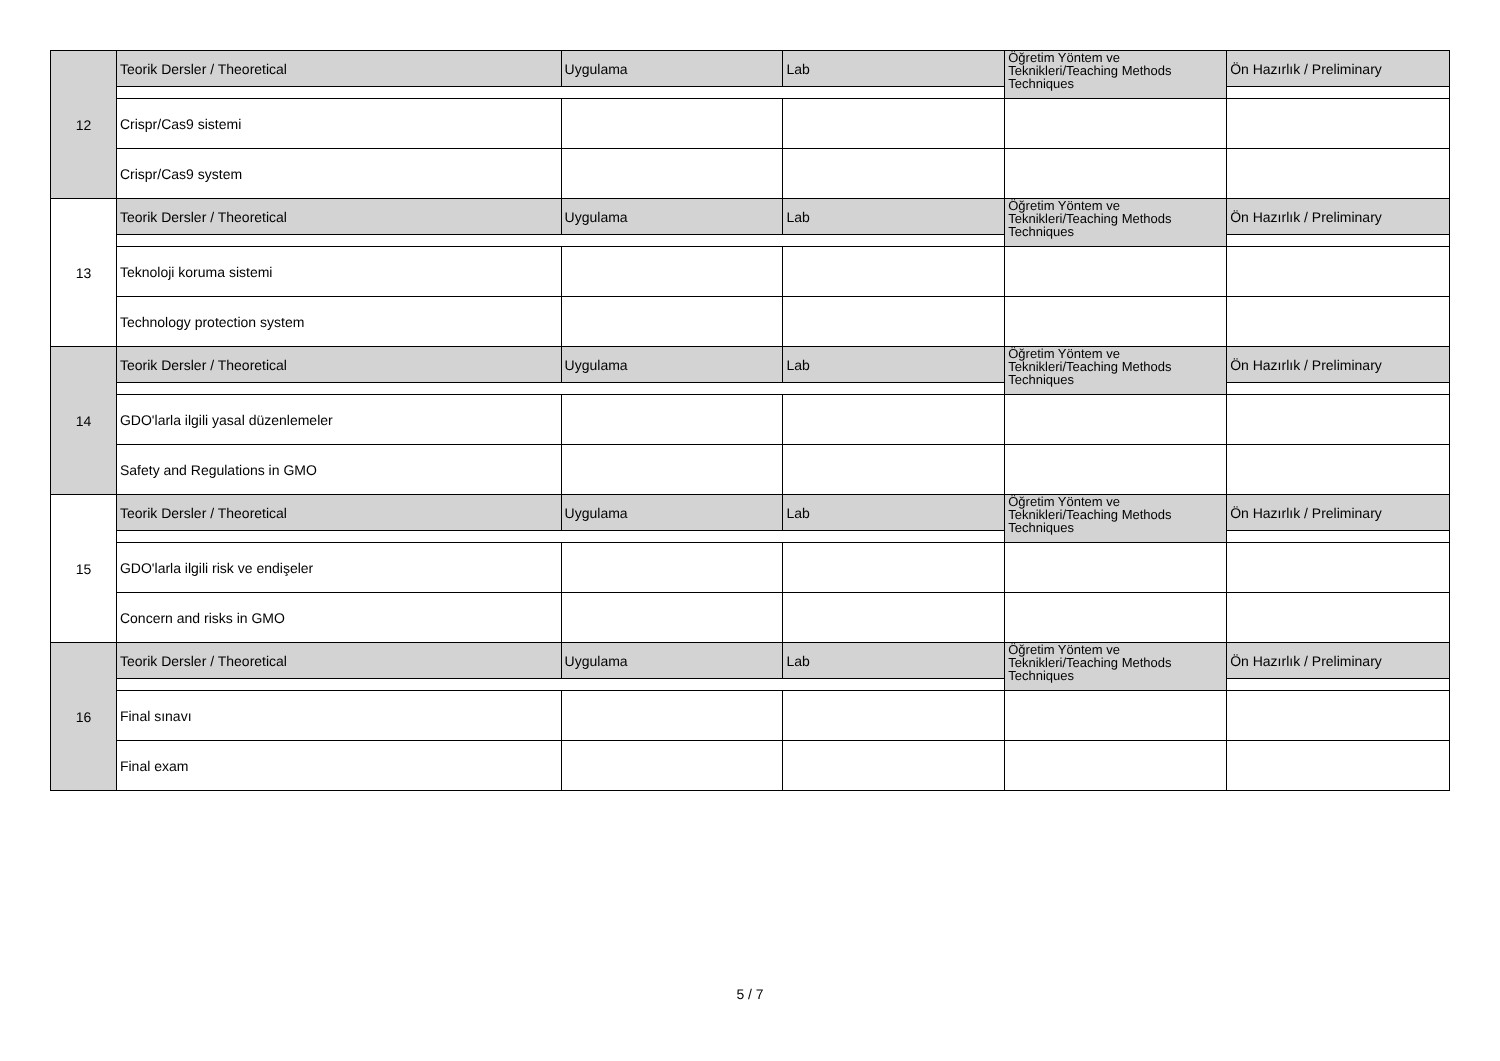| 12 | Teorik Dersler / Theoretical | Uygulama | Lab | Öğretim Yöntem ve Teknikleri/Teaching Methods Techniques | Ön Hazırlık / Preliminary |
| | Crispr/Cas9 sistemi | | | | |
| | Crispr/Cas9 system | | | | |
| 13 | Teorik Dersler / Theoretical | Uygulama | Lab | Öğretim Yöntem ve Teknikleri/Teaching Methods Techniques | Ön Hazırlık / Preliminary |
| | Teknoloji koruma sistemi | | | | |
| | Technology protection system | | | | |
| 14 | Teorik Dersler / Theoretical | Uygulama | Lab | Öğretim Yöntem ve Teknikleri/Teaching Methods Techniques | Ön Hazırlık / Preliminary |
| | GDO'larla ilgili yasal düzenlemeler | | | | |
| | Safety and Regulations in GMO | | | | |
| 15 | Teorik Dersler / Theoretical | Uygulama | Lab | Öğretim Yöntem ve Teknikleri/Teaching Methods Techniques | Ön Hazırlık / Preliminary |
| | GDO'larla ilgili risk ve endişeler | | | | |
| | Concern and risks in GMO | | | | |
| 16 | Teorik Dersler / Theoretical | Uygulama | Lab | Öğretim Yöntem ve Teknikleri/Teaching Methods Techniques | Ön Hazırlık / Preliminary |
| | Final sınavı | | | | |
| | Final exam | | | | |
5 / 7